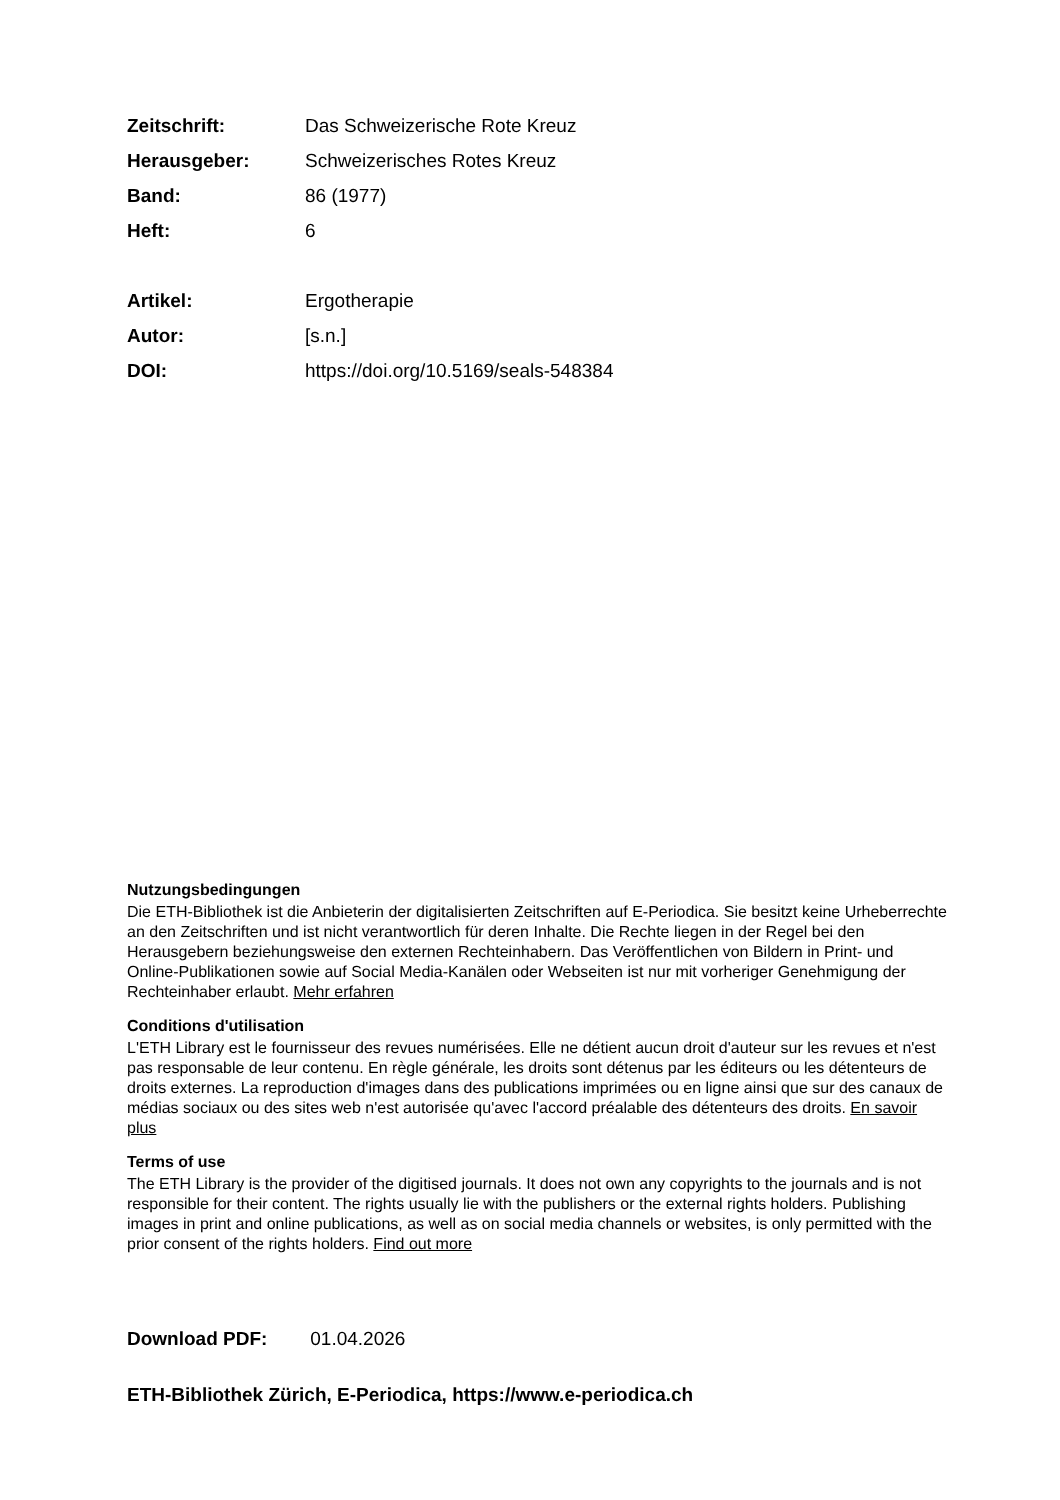Zeitschrift: Das Schweizerische Rote Kreuz
Herausgeber: Schweizerisches Rotes Kreuz
Band: 86 (1977)
Heft: 6
Artikel: Ergotherapie
Autor: [s.n.]
DOI: https://doi.org/10.5169/seals-548384
Nutzungsbedingungen
Die ETH-Bibliothek ist die Anbieterin der digitalisierten Zeitschriften auf E-Periodica. Sie besitzt keine Urheberrechte an den Zeitschriften und ist nicht verantwortlich für deren Inhalte. Die Rechte liegen in der Regel bei den Herausgebern beziehungsweise den externen Rechteinhabern. Das Veröffentlichen von Bildern in Print- und Online-Publikationen sowie auf Social Media-Kanälen oder Webseiten ist nur mit vorheriger Genehmigung der Rechteinhaber erlaubt. Mehr erfahren
Conditions d'utilisation
L'ETH Library est le fournisseur des revues numérisées. Elle ne détient aucun droit d'auteur sur les revues et n'est pas responsable de leur contenu. En règle générale, les droits sont détenus par les éditeurs ou les détenteurs de droits externes. La reproduction d'images dans des publications imprimées ou en ligne ainsi que sur des canaux de médias sociaux ou des sites web n'est autorisée qu'avec l'accord préalable des détenteurs des droits. En savoir plus
Terms of use
The ETH Library is the provider of the digitised journals. It does not own any copyrights to the journals and is not responsible for their content. The rights usually lie with the publishers or the external rights holders. Publishing images in print and online publications, as well as on social media channels or websites, is only permitted with the prior consent of the rights holders. Find out more
Download PDF: 01.04.2026
ETH-Bibliothek Zürich, E-Periodica, https://www.e-periodica.ch